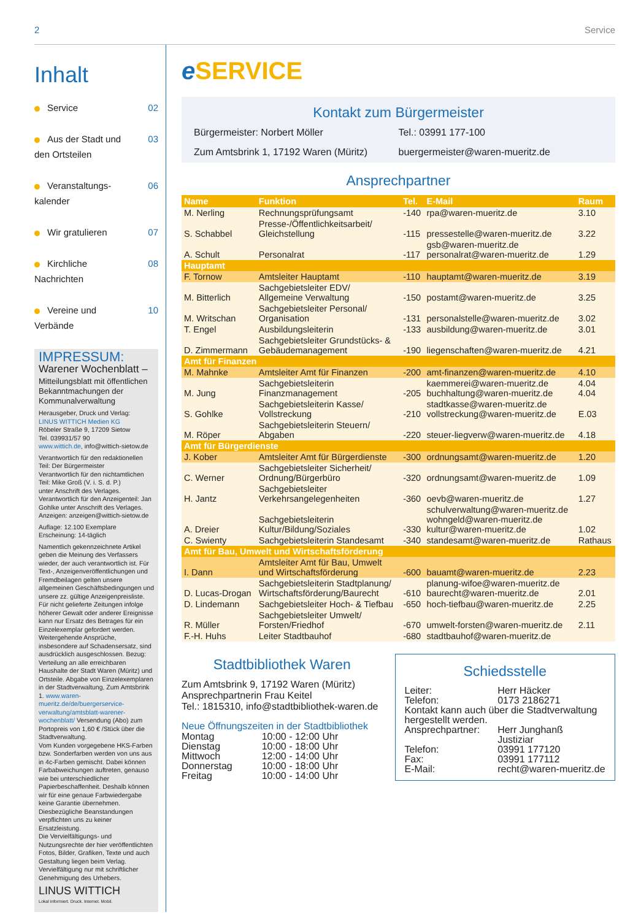2 Service
Inhalt
Service 02
Aus der Stadt und
den Ortsteilen 03
Veranstaltungs-
kalender 06
Wir gratulieren 07
Kirchliche
Nachrichten 08
Vereine und
Verbände 10
IMPRESSUM:
Warener Wochenblatt –
Mitteilungsblatt mit öffentlichen Bekanntmachungen der Kommunalverwaltung
Herausgeber, Druck und Verlag:
LINUS WITTICH Medien KG
Röbeler Straße 9, 17209 Sietow
Tel. 039931/57 90
www.wittich.de, info@wittich-sietow.de
Verantwortlich für den redaktionellen Teil: Der Bürgermeister
Verantwortlich für den nichtamtlichen Teil: Mike Groß (V. i. S. d. P.)
unter Anschrift des Verlages.
Verantwortlich für den Anzeigenteil: Jan Gohlke unter Anschrift des Verlages.
Anzeigen: anzeigen@wittich-sietow.de
Auflage: 12.100 Exemplare
Erscheinung: 14-täglich
Namentlich gekennzeichnete Artikel geben die Meinung des Verfassers wieder, der auch verantwortlich ist. Für Text-, Anzeigenveröffentlichungen und Fremdbeilagen gelten unsere allgemeinen Geschäftsbedingungen und unsere zz. gültige Anzeigenpreisliste. Für nicht gelieferte Zeitungen infolge höherer Gewalt oder anderer Ereignisse kann nur Ersatz des Betrages für ein Einzelexemplar gefordert werden. Weitergehende Ansprüche, insbesondere auf Schadensersatz, sind ausdrücklich ausgeschlossen. Bezug: Verteilung an alle erreichbaren Haushalte der Stadt Waren (Müritz) und Ortsteile. Abgabe von Einzelexemplaren in der Stadtverwaltung, Zum Amtsbrink 1. www.waren-mueritz.de/de/buergerservice-verwaltung/amtsblatt-warener-wochenblatt/ Versendung (Abo) zum Portopreis von 1,60 € /Stück über die Stadtverwaltung.
Vom Kunden vorgegebene HKS-Farben bzw. Sonderfarben werden von uns aus in 4c-Farben gemischt. Dabei können Farbabweichungen auftreten, genauso wie bei unterschiedlicher Papierbeschaffenheit. Deshalb können wir für eine genaue Farbwiedergabe keine Garantie übernehmen. Diesbezügliche Beanstandungen verpflichten uns zu keiner Ersatzleistung.
Die Vervielfältigungs- und Nutzungsrechte der hier veröffentlichten Fotos, Bilder, Grafiken, Texte und auch Gestaltung liegen beim Verlag. Vervielfältigung nur mit schriftlicher Genehmigung des Urhebers.
LINUS WITTICH
Lokal informiert. Druck. Internet. Mobil.
e SERVICE
Kontakt zum Bürgermeister
Bürgermeister: Norbert Möller
Tel.: 03991 177-100
Zum Amtsbrink 1, 17192 Waren (Müritz)
buergermeister@waren-mueritz.de
Ansprechpartner
| Name | Funktion | Tel. | E-Mail | Raum |
| --- | --- | --- | --- | --- |
| M. Nerling | Rechnungsprüfungsamt | -140 | rpa@waren-mueritz.de | 3.10 |
| S. Schabbel | Presse-/Öffentlichkeitsarbeit/ Gleichstellung | -115 | pressestelle@waren-mueritz.de | 3.22 |
| A. Schult | Personalrat | -117 | gsb@waren-mueritz.de personalrat@waren-mueritz.de | 1.29 |
| Hauptamt | | | | |
| F. Tornow | Amtsleiter Hauptamt | -110 | hauptamt@waren-mueritz.de | 3.19 |
| M. Bitterlich | Sachgebietsleiter EDV/ Allgemeine Verwaltung | -150 | postamt@waren-mueritz.de | 3.25 |
| M. Writschan | Sachgebietsleiter Personal/ Organisation | -131 | personalstelle@waren-mueritz.de | 3.02 |
| T. Engel | Ausbildungsleiterin | -133 | ausbildung@waren-mueritz.de | 3.01 |
| D. Zimmermann | Sachgebietsleiter Grundstücks- & Gebäudemanagement | -190 | liegenschaften@waren-mueritz.de | 4.21 |
| Amt für Finanzen | | | | |
| M. Mahnke | Amtsleiter Amt für Finanzen | -200 | amt-finanzen@waren-mueritz.de | 4.10 |
| M. Jung | Sachgebietsleiterin Finanzmanagement | -205 | kaemmerei@waren-mueritz.de buchhaltung@waren-mueritz.de | 4.04 4.04 |
| S. Gohlke | Sachgebietsleiterin Kasse/ Vollstreckung | -210 | stadtkasse@waren-mueritz.de vollstreckung@waren-mueritz.de | E.03 |
| M. Röper | Sachgebietsleiterin Steuern/ Abgaben | -220 | steuer-liegverw@waren-mueritz.de | 4.18 |
| Amt für Bürgerdienste | | | | |
| J. Kober | Amtsleiter Amt für Bürgerdienste | -300 | ordnungsamt@waren-mueritz.de | 1.20 |
| C. Werner | Sachgebietsleiter Sicherheit/ Ordnung/Bürgerbüro | -320 | ordnungsamt@waren-mueritz.de | 1.09 |
| H. Jantz | Sachgebietsleiter Verkehrsangelegenheiten | -360 | oevb@waren-mueritz.de | 1.27 |
| A. Dreier | Sachgebietsleiterin Kultur/Bildung/Soziales | -330 | schulverwaltung@waren-mueritz.de wohngeld@waren-mueritz.de kultur@waren-mueritz.de | 1.02 |
| C. Swienty | Sachgebietsleiterin Standesamt | -340 | standesamt@waren-mueritz.de | Rathaus |
| Amt für Bau, Umwelt und Wirtschaftsförderung | | | | |
| I. Dann | Amtsleiter Amt für Bau, Umwelt und Wirtschaftsförderung | -600 | bauamt@waren-mueritz.de | 2.23 |
| D. Lucas-Drogan | Sachgebietsleiterin Stadtplanung/ Wirtschaftsförderung/Baurecht | -610 | planung-wifoe@waren-mueritz.de baurecht@waren-mueritz.de | 2.01 |
| D. Lindemann | Sachgebietsleiter Hoch- & Tiefbau | -650 | hoch-tiefbau@waren-mueritz.de | 2.25 |
| R. Müller | Sachgebietsleiter Umwelt/ Forsten/Friedhof | -670 | umwelt-forsten@waren-mueritz.de | 2.11 |
| F.-H. Huhs | Leiter Stadtbauhof | -680 | stadtbauhof@waren-mueritz.de | |
Stadtbibliothek Waren
Zum Amtsbrink 9, 17192 Waren (Müritz)
Ansprechpartnerin Frau Keitel
Tel.: 1815310, info@stadtbibliothek-waren.de
Neue Öffnungszeiten in der Stadtbibliothek
| Montag | 10:00 - 12:00 Uhr |
| Dienstag | 10:00 - 18:00 Uhr |
| Mittwoch | 12:00 - 14:00 Uhr |
| Donnerstag | 10:00 - 18:00 Uhr |
| Freitag | 10:00 - 14:00 Uhr |
Schiedsstelle
| Leiter: | Herr Häcker |
| Telefon: | 0173 2186271 |
| Kontakt kann auch über die Stadtverwaltung hergestellt werden. | |
| Ansprechpartner: | Herr Junghanß Justiziar |
| Telefon: | 03991 177120 |
| Fax: | 03991 177112 |
| E-Mail: | recht@waren-mueritz.de |